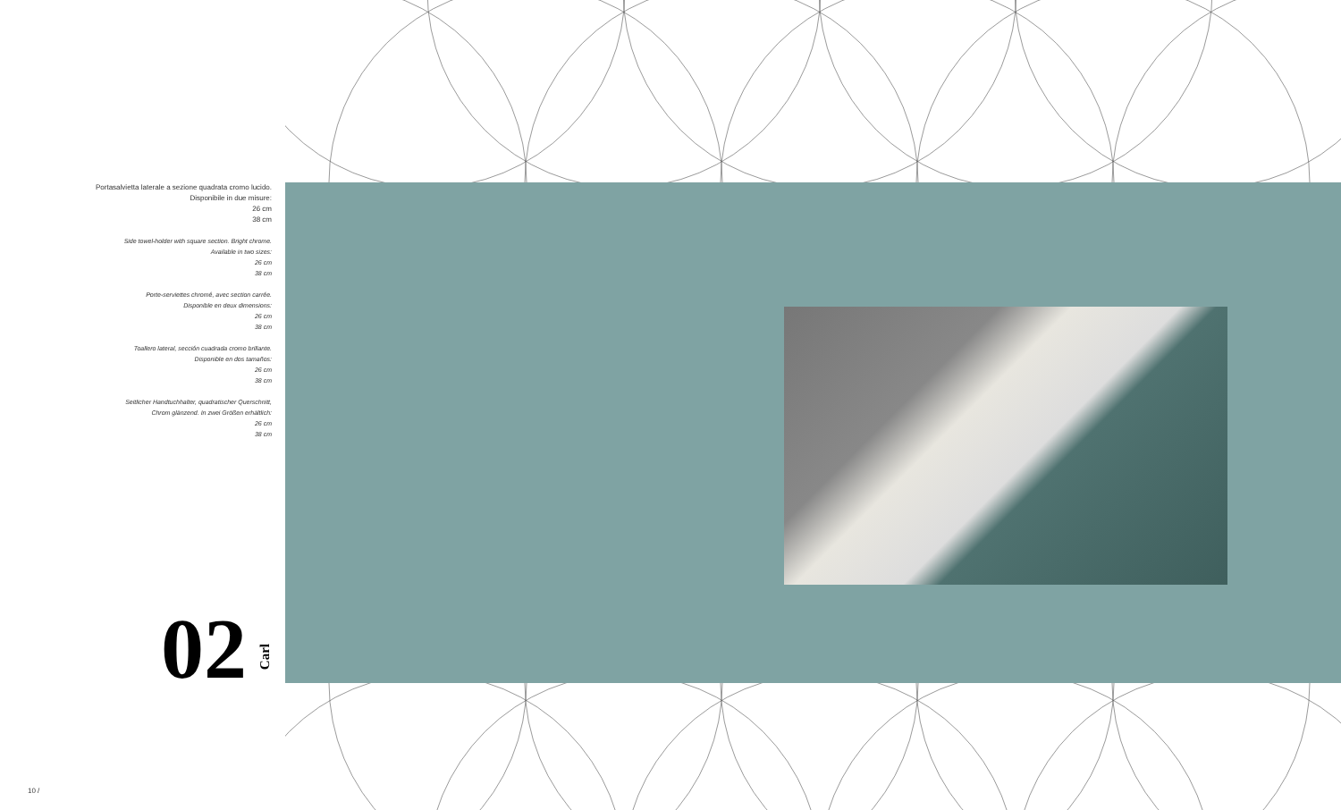Portasalvietta laterale a sezione quadrata cromo lucido.
Disponibile in due misure:
26 cm
38 cm
Side towel-holder with square section. Bright chrome.
Available in two sizes:
26 cm
38 cm
Porte-serviettes chromé, avec section carrée.
Disponible en deux dimensions:
26 cm
38 cm
Toallero lateral, sección cuadrada cromo brillante.
Disponible en dos tamaños:
26 cm
38 cm
Seitlicher Handtuchhalter, quadratischer Querschnitt,
Chrom glänzend. In zwei Größen erhältlich:
26 cm
38 cm
02
Carl
10 /